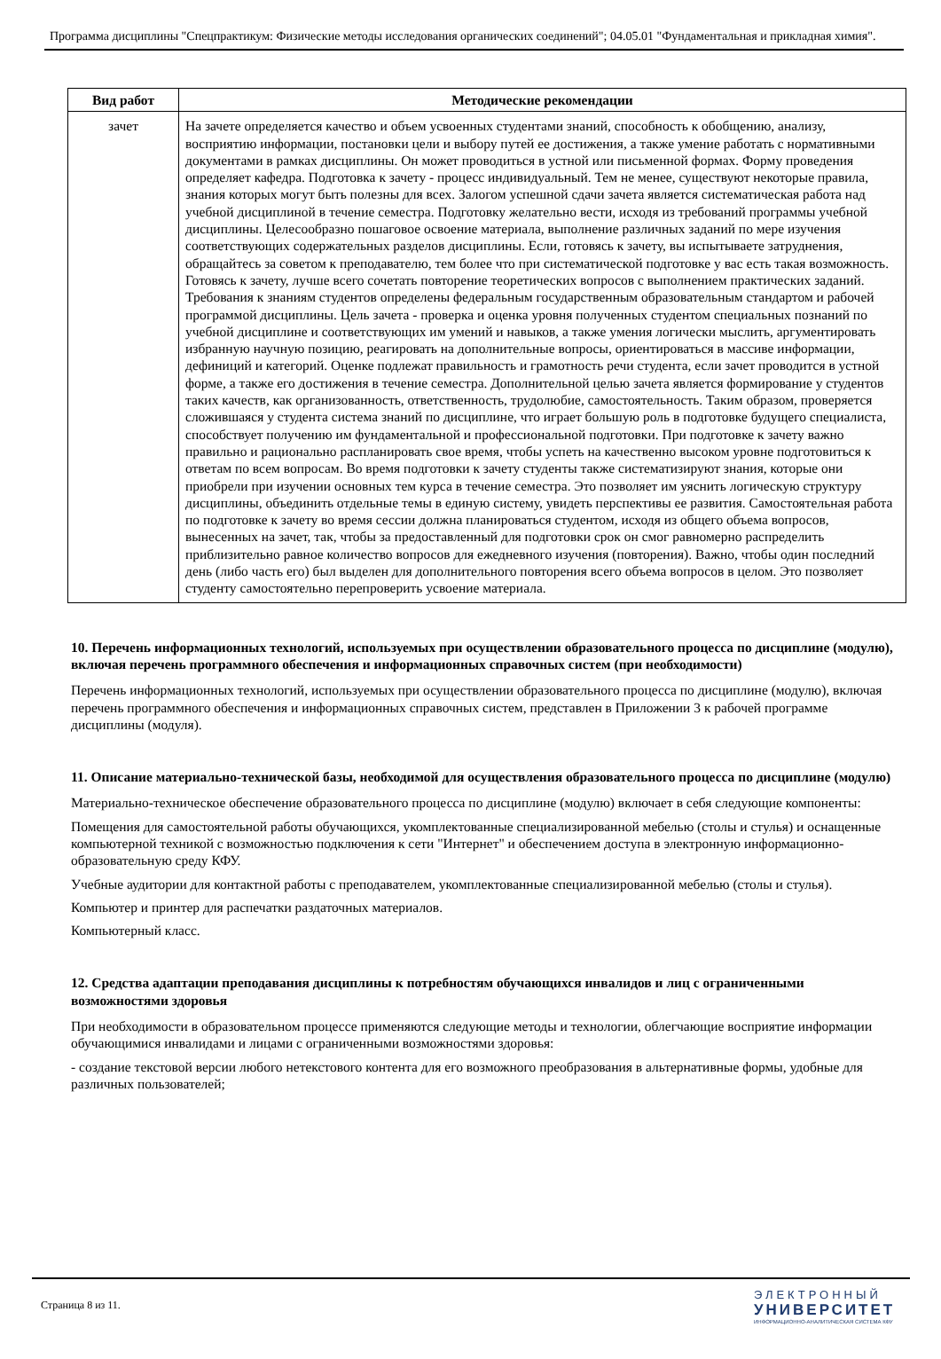Программа дисциплины "Спецпрактикум: Физические методы исследования органических соединений"; 04.05.01 "Фундаментальная и прикладная химия".
| Вид работ | Методические рекомендации |
| --- | --- |
| зачет | На зачете определяется качество и объем усвоенных студентами знаний, способность к обобщению, анализу, восприятию информации, постановки цели и выбору путей ее достижения, а также умение работать с нормативными документами в рамках дисциплины. Он может проводиться в устной или письменной формах. Форму проведения определяет кафедра. Подготовка к зачету - процесс индивидуальный. Тем не менее, существуют некоторые правила, знания которых могут быть полезны для всех. Залогом успешной сдачи зачета является систематическая работа над учебной дисциплиной в течение семестра. Подготовку желательно вести, исходя из требований программы учебной дисциплины. Целесообразно пошаговое освоение материала, выполнение различных заданий по мере изучения соответствующих содержательных разделов дисциплины. Если, готовясь к зачету, вы испытываете затруднения, обращайтесь за советом к преподавателю, тем более что при систематической подготовке у вас есть такая возможность. Готовясь к зачету, лучше всего сочетать повторение теоретических вопросов с выполнением практических заданий. Требования к знаниям студентов определены федеральным государственным образовательным стандартом и рабочей программой дисциплины. Цель зачета - проверка и оценка уровня полученных студентом специальных познаний по учебной дисциплине и соответствующих им умений и навыков, а также умения логически мыслить, аргументировать избранную научную позицию, реагировать на дополнительные вопросы, ориентироваться в массиве информации, дефиниций и категорий. Оценке подлежат правильность и грамотность речи студента, если зачет проводится в устной форме, а также его достижения в течение семестра. Дополнительной целью зачета является формирование у студентов таких качеств, как организованность, ответственность, трудолюбие, самостоятельность. Таким образом, проверяется сложившаяся у студента система знаний по дисциплине, что играет большую роль в подготовке будущего специалиста, способствует получению им фундаментальной и профессиональной подготовки. При подготовке к зачету важно правильно и рационально распланировать свое время, чтобы успеть на качественно высоком уровне подготовиться к ответам по всем вопросам. Во время подготовки к зачету студенты также систематизируют знания, которые они приобрели при изучении основных тем курса в течение семестра. Это позволяет им уяснить логическую структуру дисциплины, объединить отдельные темы в единую систему, увидеть перспективы ее развития. Самостоятельная работа по подготовке к зачету во время сессии должна планироваться студентом, исходя из общего объема вопросов, вынесенных на зачет, так, чтобы за предоставленный для подготовки срок он смог равномерно распределить приблизительно равное количество вопросов для ежедневного изучения (повторения). Важно, чтобы один последний день (либо часть его) был выделен для дополнительного повторения всего объема вопросов в целом. Это позволяет студенту самостоятельно перепроверить усвоение материала. |
10. Перечень информационных технологий, используемых при осуществлении образовательного процесса по дисциплине (модулю), включая перечень программного обеспечения и информационных справочных систем (при необходимости)
Перечень информационных технологий, используемых при осуществлении образовательного процесса по дисциплине (модулю), включая перечень программного обеспечения и информационных справочных систем, представлен в Приложении 3 к рабочей программе дисциплины (модуля).
11. Описание материально-технической базы, необходимой для осуществления образовательного процесса по дисциплине (модулю)
Материально-техническое обеспечение образовательного процесса по дисциплине (модулю) включает в себя следующие компоненты:
Помещения для самостоятельной работы обучающихся, укомплектованные специализированной мебелью (столы и стулья) и оснащенные компьютерной техникой с возможностью подключения к сети "Интернет" и обеспечением доступа в электронную информационно-образовательную среду КФУ.
Учебные аудитории для контактной работы с преподавателем, укомплектованные специализированной мебелью (столы и стулья).
Компьютер и принтер для распечатки раздаточных материалов.
Компьютерный класс.
12. Средства адаптации преподавания дисциплины к потребностям обучающихся инвалидов и лиц с ограниченными возможностями здоровья
При необходимости в образовательном процессе применяются следующие методы и технологии, облегчающие восприятие информации обучающимися инвалидами и лицами с ограниченными возможностями здоровья:
- создание текстовой версии любого нетекстового контента для его возможного преобразования в альтернативные формы, удобные для различных пользователей;
Страница 8 из 11.
ЭЛЕКТРОННЫЙ
УНИВЕРСИТЕТ
ИНФОРМАЦИОННО-АНАЛИТИЧЕСКАЯ СИСТЕМА КФУ